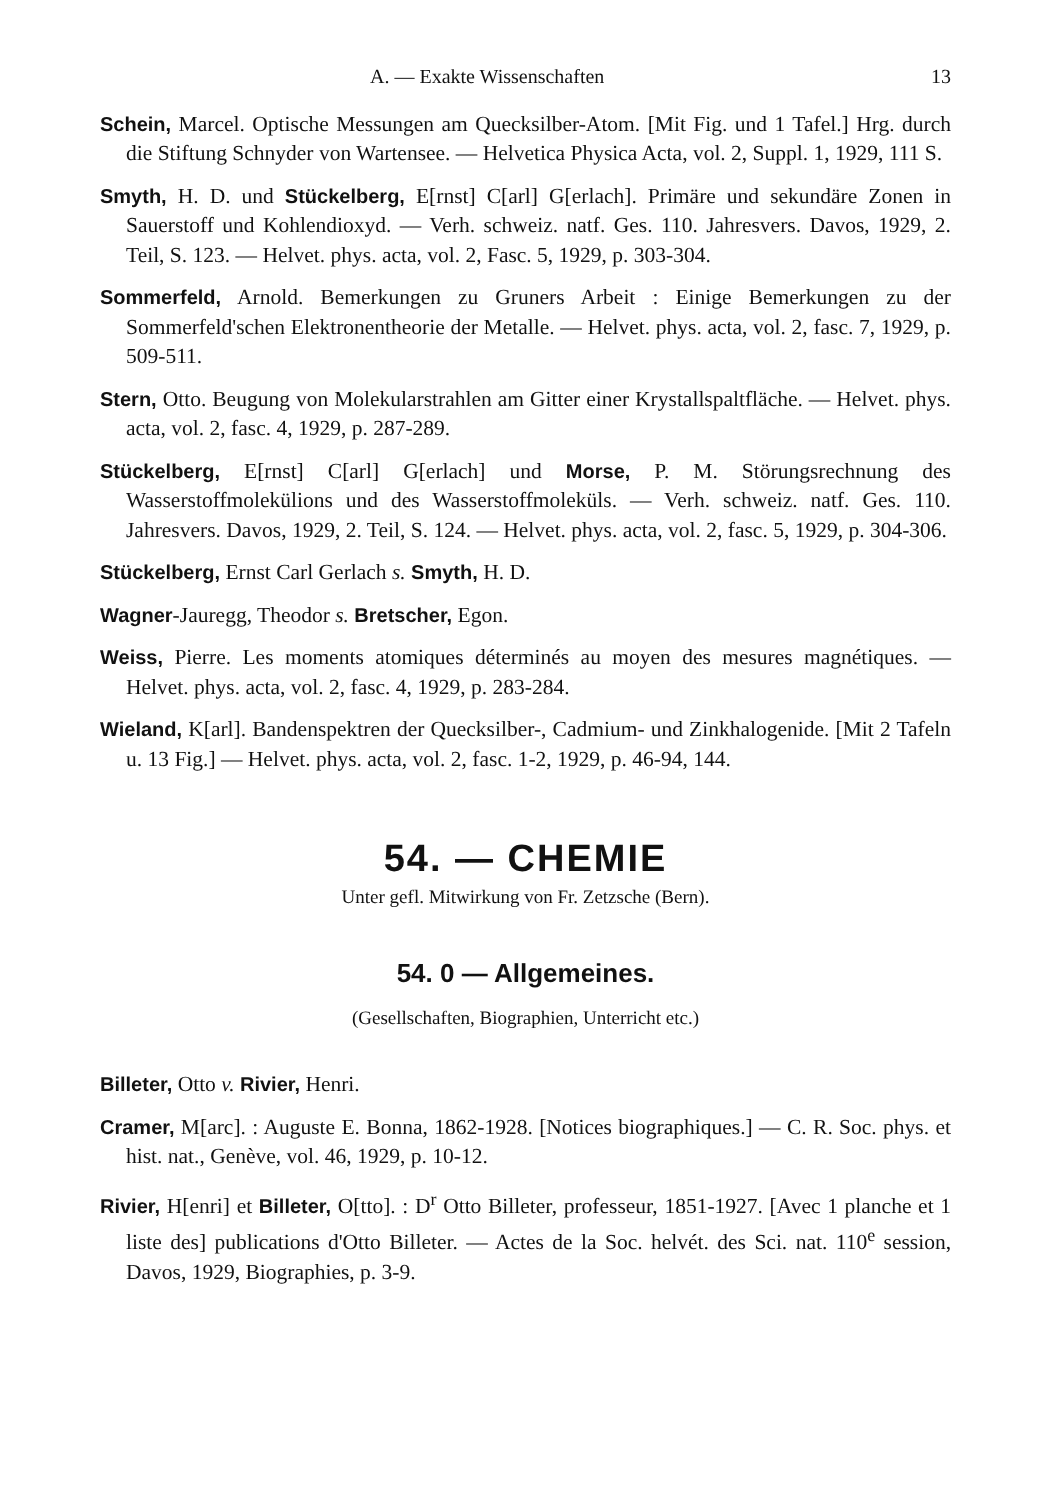A. — Exakte Wissenschaften 13
Schein, Marcel. Optische Messungen am Quecksilber-Atom. [Mit Fig. und 1 Tafel.] Hrg. durch die Stiftung Schnyder von Wartensee. — Helvetica Physica Acta, vol. 2, Suppl. 1, 1929, 111 S.
Smyth, H. D. und Stückelberg, E[rnst] C[arl] G[erlach]. Primäre und sekundäre Zonen in Sauerstoff und Kohlendioxyd. — Verh. schweiz. natf. Ges. 110. Jahresvers. Davos, 1929, 2. Teil, S. 123. — Helvet. phys. acta, vol. 2, Fasc. 5, 1929, p. 303-304.
Sommerfeld, Arnold. Bemerkungen zu Gruners Arbeit : Einige Bemerkungen zu der Sommerfeld'schen Elektronentheorie der Metalle. — Helvet. phys. acta, vol. 2, fasc. 7, 1929, p. 509-511.
Stern, Otto. Beugung von Molekularstrahlen am Gitter einer Krystallspaltfläche. — Helvet. phys. acta, vol. 2, fasc. 4, 1929, p. 287-289.
Stückelberg, E[rnst] C[arl] G[erlach] und Morse, P. M. Störungsrechnung des Wasserstoffmolekülions und des Wasserstoffmoleküls. — Verh. schweiz. natf. Ges. 110. Jahresvers. Davos, 1929, 2. Teil, S. 124. — Helvet. phys. acta, vol. 2, fasc. 5, 1929, p. 304-306.
Stückelberg, Ernst Carl Gerlach s. Smyth, H. D.
Wagner-Jauregg, Theodor s. Bretscher, Egon.
Weiss, Pierre. Les moments atomiques déterminés au moyen des mesures magnétiques. — Helvet. phys. acta, vol. 2, fasc. 4, 1929, p. 283-284.
Wieland, K[arl]. Bandenspektren der Quecksilber-, Cadmium- und Zinkhalogenide. [Mit 2 Tafeln u. 13 Fig.] — Helvet. phys. acta, vol. 2, fasc. 1-2, 1929, p. 46-94, 144.
54. — CHEMIE
Unter gefl. Mitwirkung von Fr. Zetzsche (Bern).
54. 0 — Allgemeines.
(Gesellschaften, Biographien, Unterricht etc.)
Billeter, Otto v. Rivier, Henri.
Cramer, M[arc]. : Auguste E. Bonna, 1862-1928. [Notices biographiques.] — C. R. Soc. phys. et hist. nat., Genève, vol. 46, 1929, p. 10-12.
Rivier, H[enri] et Billeter, O[tto]. : D<sup>r</sup> Otto Billeter, professeur, 1851-1927. [Avec 1 planche et 1 liste des] publications d'Otto Billeter. — Actes de la Soc. helvét. des Sci. nat. 110<sup>e</sup> session, Davos, 1929, Biographies, p. 3-9.